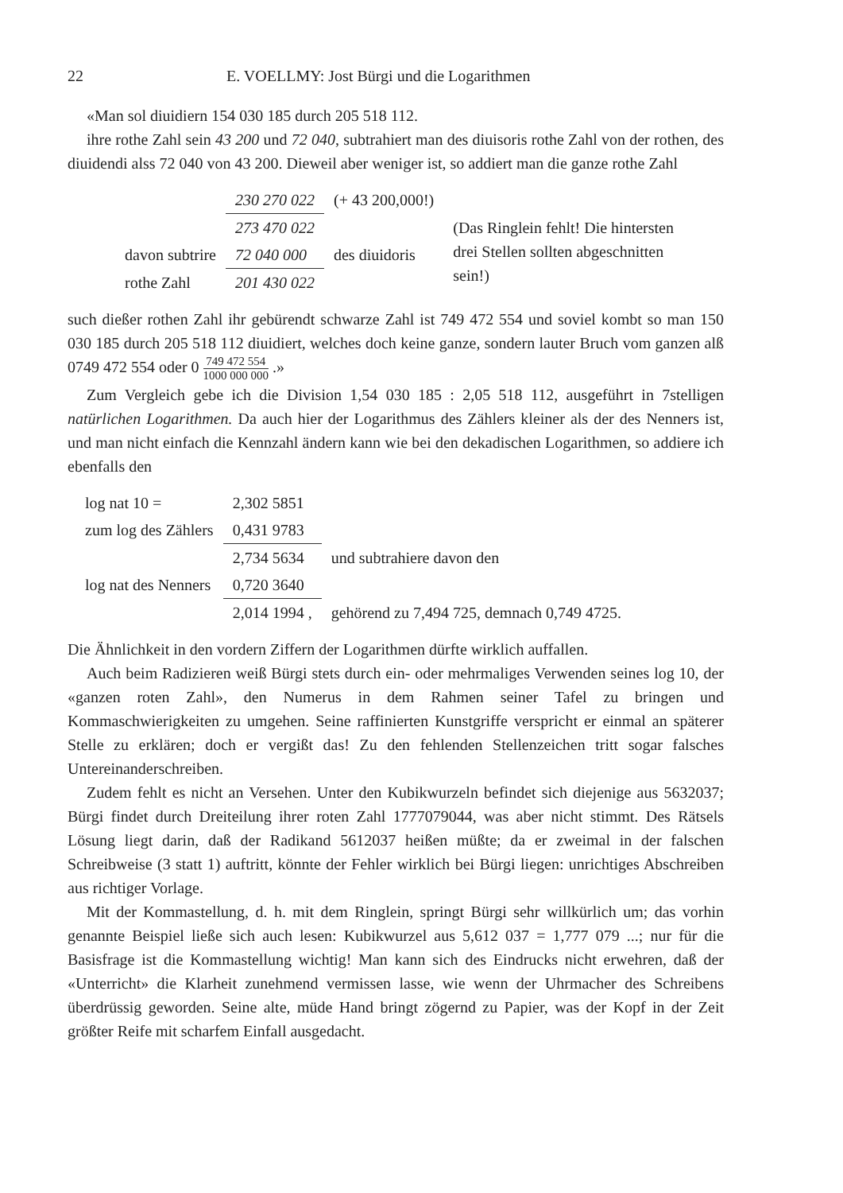22 E. VOELLMY: Jost Bürgi und die Logarithmen
«Man sol diuidiern 154 030 185 durch 205 518 112.
ihre rothe Zahl sein 43 200 und 72 040, subtrahiert man des diuisoris rothe Zahl von der rothen, des diuidendi alss 72 040 von 43 200. Dieweil aber weniger ist, so addiert man die ganze rothe Zahl
| | 230 270 022 | (+ 43 200,000!) | |
| | 273 470 022 | | (Das Ringlein fehlt! Die hintersten drei Stellen sollten abgeschnitten sein!) |
| davon subtrire | 72 040 000 | des diuidoris | |
| rothe Zahl | 201 430 022 | | |
such dießer rothen Zahl ihr gebürendt schwarze Zahl ist 749 472 554 und soviel kombt so man 150 030 185 durch 205 518 112 diuidiert, welches doch keine ganze, sondern lauter Bruch vom ganzen alß 0749 472 554 oder 0 749 472 554 1000 000 000 .»
Zum Vergleich gebe ich die Division 1,54 030 185 : 2,05 518 112, ausgeführt in 7stelligen natürlichen Logarithmen. Da auch hier der Logarithmus des Zählers kleiner als der des Nenners ist, und man nicht einfach die Kennzahl ändern kann wie bei den dekadischen Logarithmen, so addiere ich ebenfalls den
| log nat 10 = | 2,302 5851 | |
| zum log des Zählers | 0,431 9783 | |
| | 2,734 5634 | und subtrahiere davon den |
| log nat des Nenners | 0,720 3640 | |
| | 2,014 1994 , | gehörend zu 7,494 725, demnach 0,749 4725. |
Die Ähnlichkeit in den vordern Ziffern der Logarithmen dürfte wirklich auffallen.
Auch beim Radizieren weiß Bürgi stets durch ein- oder mehrmaliges Verwenden seines log 10, der «ganzen roten Zahl», den Numerus in dem Rahmen seiner Tafel zu bringen und Kommaschwierigkeiten zu umgehen. Seine raffinierten Kunstgriffe verspricht er einmal an späterer Stelle zu erklären; doch er vergißt das! Zu den fehlenden Stellenzeichen tritt sogar falsches Untereinanderschreiben.
Zudem fehlt es nicht an Versehen. Unter den Kubikwurzeln befindet sich diejenige aus 5632037; Bürgi findet durch Dreiteilung ihrer roten Zahl 1777079044, was aber nicht stimmt. Des Rätsels Lösung liegt darin, daß der Radikand 5612037 heißen müßte; da er zweimal in der falschen Schreibweise (3 statt 1) auftritt, könnte der Fehler wirklich bei Bürgi liegen: unrichtiges Abschreiben aus richtiger Vorlage.
Mit der Kommastellung, d. h. mit dem Ringlein, springt Bürgi sehr willkürlich um; das vorhin genannte Beispiel ließe sich auch lesen: Kubikwurzel aus 5,612 037 = 1,777 079 ...; nur für die Basisfrage ist die Kommastellung wichtig! Man kann sich des Eindrucks nicht erwehren, daß der «Unterricht» die Klarheit zunehmend vermissen lasse, wie wenn der Uhrmacher des Schreibens überdrüssig geworden. Seine alte, müde Hand bringt zögernd zu Papier, was der Kopf in der Zeit größter Reife mit scharfem Einfall ausgedacht.